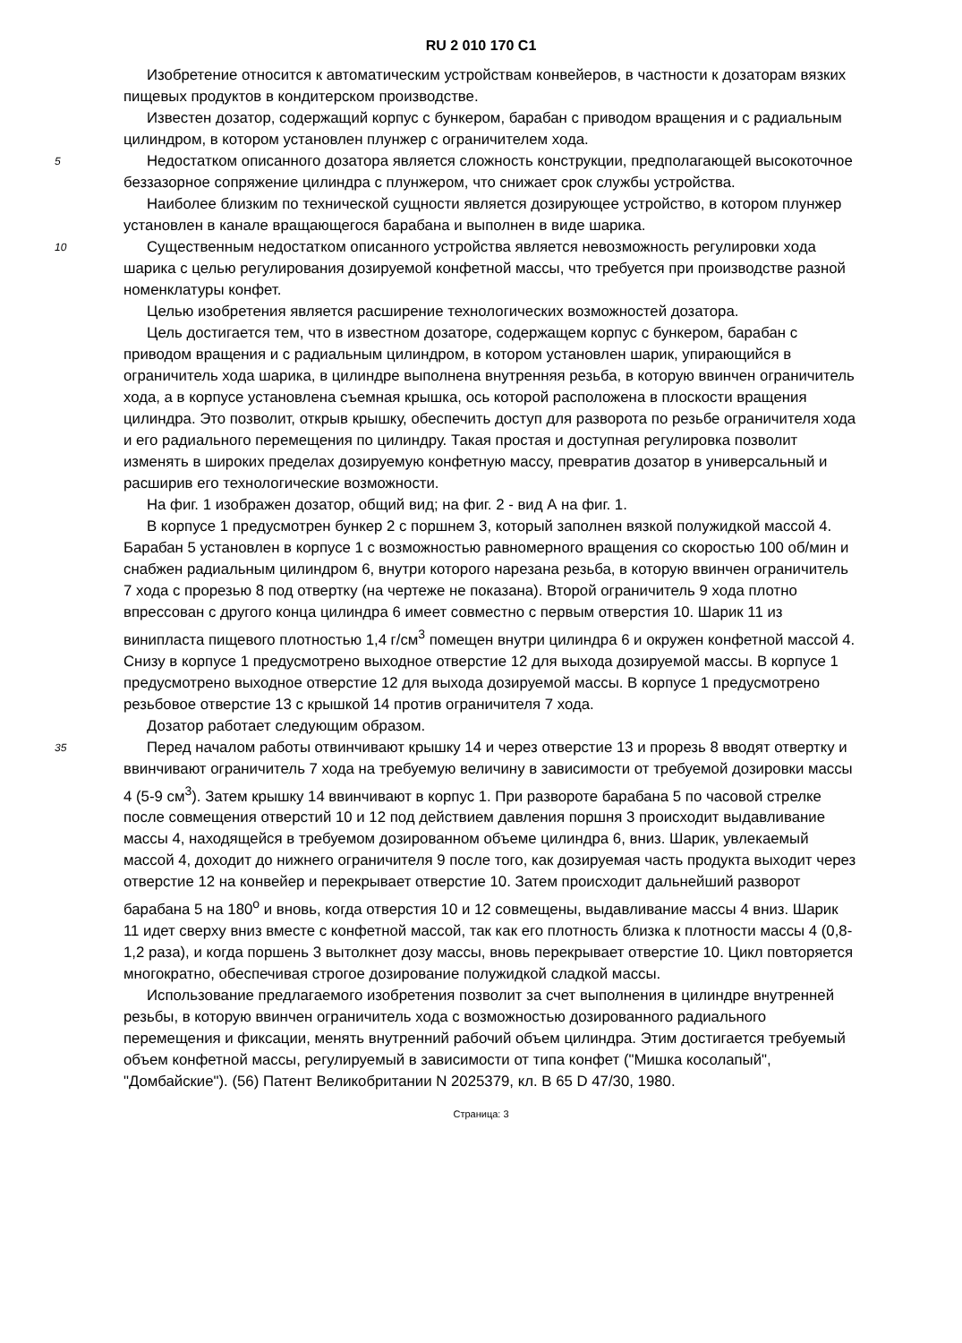RU 2 010 170 C1
Изобретение относится к автоматическим устройствам конвейеров, в частности к дозаторам вязких пищевых продуктов в кондитерском производстве.
Известен дозатор, содержащий корпус с бункером, барабан с приводом вращения и с радиальным цилиндром, в котором установлен плунжер с ограничителем хода.
5 Недостатком описанного дозатора является сложность конструкции, предполагающей высокоточное беззазорное сопряжение цилиндра с плунжером, что снижает срок службы устройства.
Наиболее близким по технической сущности является дозирующее устройство, в котором плунжер установлен в канале вращающегося барабана и выполнен в виде шарика.
10 Существенным недостатком описанного устройства является невозможность регулировки хода шарика с целью регулирования дозируемой конфетной массы, что требуется при производстве разной номенклатуры конфет.
Целью изобретения является расширение технологических возможностей дозатора.
Цель достигается тем, что в известном дозаторе, содержащем корпус с бункером, барабан с приводом вращения и с радиальным цилиндром, в котором установлен шарик, упирающийся в ограничитель хода шарика, в цилиндре выполнена внутренняя резьба, в которую ввинчен ограничитель хода, а в корпусе установлена съемная крышка, ось которой расположена в плоскости вращения цилиндра. Это позволит, открыв крышку, обеспечить доступ для разворота по резьбе ограничителя хода и его радиального перемещения по цилиндру. Такая простая и доступная регулировка позволит изменять в широких пределах дозируемую конфетную массу, превратив дозатор в универсальный и расширив его технологические возможности.
На фиг. 1 изображен дозатор, общий вид; на фиг. 2 - вид А на фиг. 1.
В корпусе 1 предусмотрен бункер 2 с поршнем 3, который заполнен вязкой полужидкой массой 4. Барабан 5 установлен в корпусе 1 с возможностью равномерного вращения со скоростью 100 об/мин и снабжен радиальным цилиндром 6, внутри которого нарезана резьба, в которую ввинчен ограничитель 7 хода с прорезью 8 под отвертку (на чертеже не показана). Второй ограничитель 9 хода плотно впрессован с другого конца цилиндра 6 имеет совместно с первым отверстия 10. Шарик 11 из винипласта пищевого плотностью 1,4 г/см<sup>3</sup> помещен внутри цилиндра 6 и окружен конфетной массой 4. Снизу в корпусе 1 предусмотрено выходное отверстие 12 для выхода дозируемой массы. В корпусе 1 предусмотрено выходное отверстие 12 для выхода дозируемой массы. В корпусе 1 предусмотрено резьбовое отверстие 13 с крышкой 14 против ограничителя 7 хода.
Дозатор работает следующим образом.
35 Перед началом работы отвинчивают крышку 14 и через отверстие 13 и прорезь 8 вводят отвертку и ввинчивают ограничитель 7 хода на требуемую величину в зависимости от требуемой дозировки массы 4 (5-9 см<sup>3</sup>). Затем крышку 14 ввинчивают в корпус 1. При развороте барабана 5 по часовой стрелке после совмещения отверстий 10 и 12 под действием давления поршня 3 происходит выдавливание массы 4, находящейся в требуемом дозированном объеме цилиндра 6, вниз. Шарик, увлекаемый массой 4, доходит до нижнего ограничителя 9 после того, как дозируемая часть продукта выходит через отверстие 12 на конвейер и перекрывает отверстие 10. Затем происходит дальнейший разворот барабана 5 на 180<sup>o</sup> и вновь, когда отверстия 10 и 12 совмещены, выдавливание массы 4 вниз. Шарик 11 идет сверху вниз вместе с конфетной массой, так как его плотность близка к плотности массы 4 (0,8-1,2 раза), и когда поршень 3 вытолкнет дозу массы, вновь перекрывает отверстие 10. Цикл повторяется многократно, обеспечивая строгое дозирование полужидкой сладкой массы.
Использование предлагаемого изобретения позволит за счет выполнения в цилиндре внутренней резьбы, в которую ввинчен ограничитель хода с возможностью дозированного радиального перемещения и фиксации, менять внутренний рабочий объем цилиндра. Этим достигается требуемый объем конфетной массы, регулируемый в зависимости от типа конфет ("Мишка косолапый", "Домбайские"). (56) Патент Великобритании N 2025379, кл. B 65 D 47/30, 1980.
Страница: 3